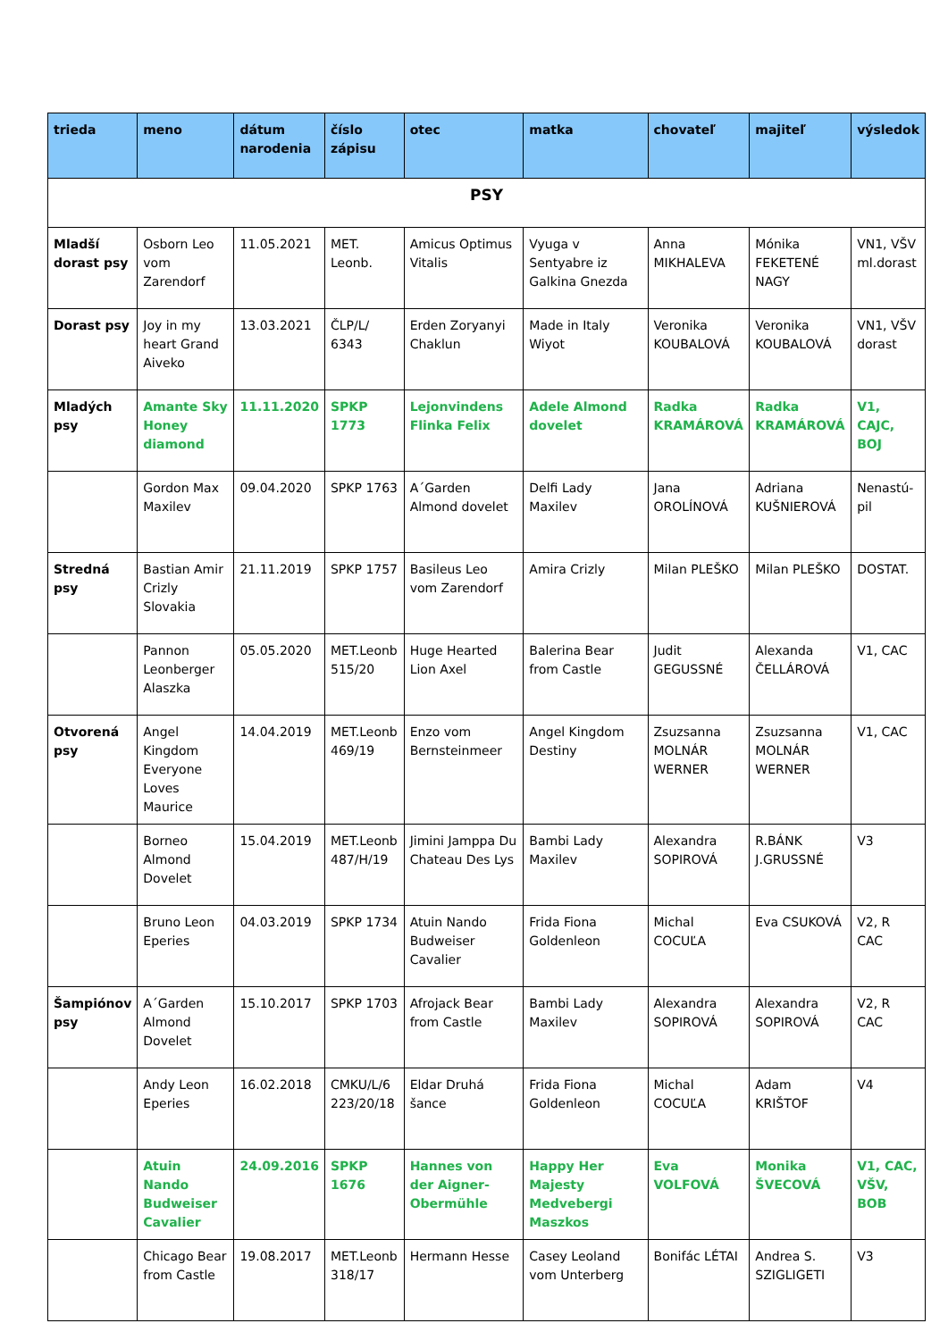| trieda | meno | dátum narodenia | číslo zápisu | otec | matka | chovateľ | majiteľ | výsledok |
| --- | --- | --- | --- | --- | --- | --- | --- | --- |
| PSY | | | | | | | | |
| Mladší dorast psy | Osborn Leo vom Zarendorf | 11.05.2021 | MET. Leonb. | Amicus Optimus Vitalis | Vyuga v Sentyabre iz Galkina Gnezda | Anna MIKHALEVA | Mónika FEKETENÉ NAGY | VN1, VŠV ml.dorast |
| Dorast psy | Joy in my heart Grand Aiveko | 13.03.2021 | ČLP/L/ 6343 | Erden Zoryanyi Chaklun | Made in Italy Wiyot | Veronika KOUBALOVÁ | Veronika KOUBALOVÁ | VN1, VŠV dorast |
| Mladých psy | Amante Sky Honey diamond | 11.11.2020 | SPKP 1773 | Lejonvindens Flinka Felix | Adele Almond dovelet | Radka KRAMÁROVÁ | Radka KRAMÁROVÁ | V1, CAJC, BOJ |
| | Gordon Max Maxilev | 09.04.2020 | SPKP 1763 | A´Garden Almond dovelet | Delfi Lady Maxilev | Jana OROLÍNOVÁ | Adriana KUŠNIEROVÁ | Nenastú-pil |
| Stredná psy | Bastian Amir Crizly Slovakia | 21.11.2019 | SPKP 1757 | Basileus Leo vom Zarendorf | Amira Crizly | Milan PLEŠKO | Milan PLEŠKO | DOSTAT. |
| | Pannon Leonberger Alaszka | 05.05.2020 | MET.Leonb 515/20 | Huge Hearted Lion Axel | Balerina Bear from Castle | Judit GEGUSSNÉ | Alexanda ČELLÁROVÁ | V1, CAC |
| Otvorená psy | Angel Kingdom Everyone Loves Maurice | 14.04.2019 | MET.Leonb 469/19 | Enzo vom Bernsteinmeer | Angel Kingdom Destiny | Zsuzsanna MOLNÁR WERNER | Zsuzsanna MOLNÁR WERNER | V1, CAC |
| | Borneo Almond Dovelet | 15.04.2019 | MET.Leonb 487/H/19 | Jimini Jamppa Du Chateau Des Lys | Bambi Lady Maxilev | Alexandra SOPIROVÁ | R.BÁNK J.GRUSSNÉ | V3 |
| | Bruno Leon Eperies | 04.03.2019 | SPKP 1734 | Atuin Nando Budweiser Cavalier | Frida Fiona Goldenleon | Michal COCUĽA | Eva CSUKOVÁ | V2, R CAC |
| Šampiónov psy | A´Garden Almond Dovelet | 15.10.2017 | SPKP 1703 | Afrojack Bear from Castle | Bambi Lady Maxilev | Alexandra SOPIROVÁ | Alexandra SOPIROVÁ | V2, R CAC |
| | Andy Leon Eperies | 16.02.2018 | CMKU/L/6 223/20/18 | Eldar Druhá šance | Frida Fiona Goldenleon | Michal COCUĽA | Adam KRIŠTOF | V4 |
| | Atuin Nando Budweiser Cavalier | 24.09.2016 | SPKP 1676 | Hannes von der Aigner-Obermühle | Happy Her Majesty Medvebergi Maszkos | Eva VOLFOVÁ | Monika ŠVECOVÁ | V1, CAC, VŠV, BOB |
| | Chicago Bear from Castle | 19.08.2017 | MET.Leonb 318/17 | Hermann Hesse | Casey Leoland vom Unterberg | Bonifác LÉTAI | Andrea S. SZIGLIGETI | V3 |